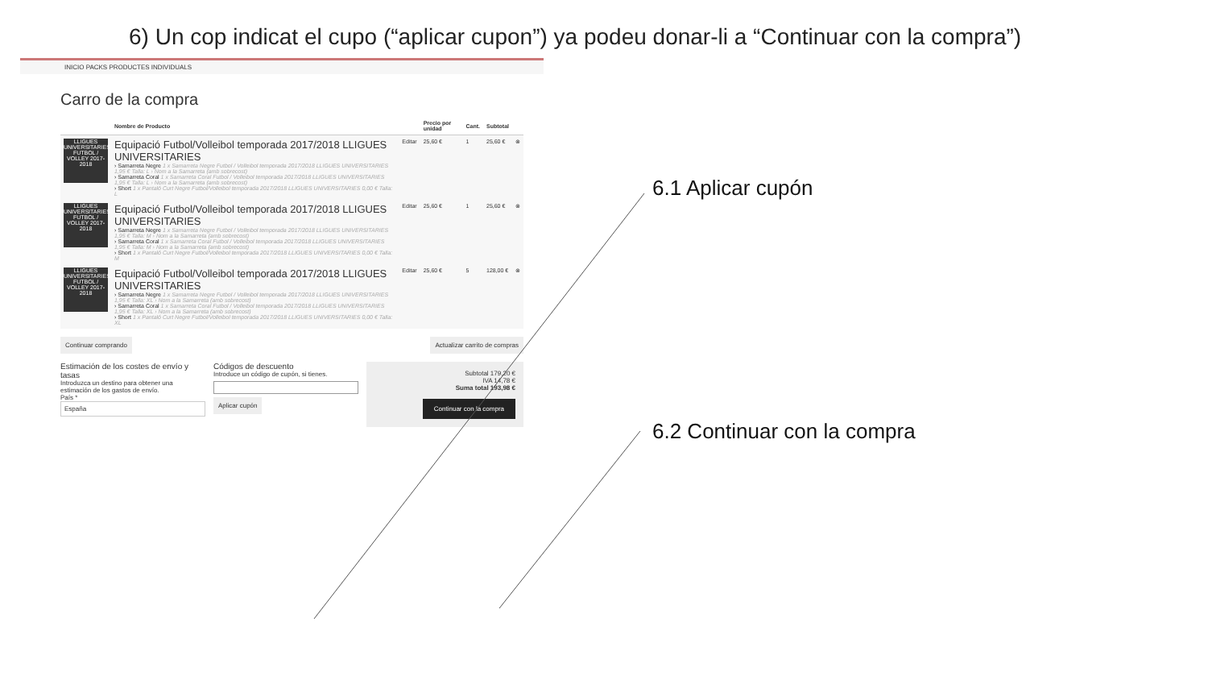6) Un cop indicat el cupo (“aplicar cupon”) ya podeu donar-li a “Continuar con la compra”)
INICIO PACKS PRODUCTES INDIVIDUALS
Carro de la compra
| | Nombre de Producto | | Precio por unidad | Cant. | Subtotal | |
| --- | --- | --- | --- | --- | --- | --- |
| LLIGUES UNIVERSITARIES FUTBOL / VOLLEY 2017-2018 | Equipació Futbol/Volleibol temporada 2017/2018 LLIGUES UNIVERSITARIES › Samarreta Negre 1 x Samarreta Negre Futbol / Volleibol temporada 2017/2018 LLIGUES UNIVERSITARIES 1,95 € Talla: L › Nom a la Samarreta (amb sobrecost) › Samarreta Coral 1 x Samarreta Coral Futbol / Volleibol temporada 2017/2018 LLIGUES UNIVERSITARIES 1,95 € Talla: L › Nom a la Samarreta (amb sobrecost) › Short 1 x Pantaló Curt Negre Futbol/Volleibol temporada 2017/2018 LLIGUES UNIVERSITARIES 0,00 € Talla: L | Editar | 25,60 € | 1 | 25,60 € | ⊗ |
| LLIGUES UNIVERSITARIES FUTBOL / VOLLEY 2017-2018 | Equipació Futbol/Volleibol temporada 2017/2018 LLIGUES UNIVERSITARIES › Samarreta Negre 1 x Samarreta Negre Futbol / Volleibol temporada 2017/2018 LLIGUES UNIVERSITARIES 1,95 € Talla: M › Nom a la Samarreta (amb sobrecost) › Samarreta Coral 1 x Samarreta Coral Futbol / Volleibol temporada 2017/2018 LLIGUES UNIVERSITARIES 1,95 € Talla: M › Nom a la Samarreta (amb sobrecost) › Short 1 x Pantaló Curt Negre Futbol/Volleibol temporada 2017/2018 LLIGUES UNIVERSITARIES 0,00 € Talla: M | Editar | 25,60 € | 1 | 25,60 € | ⊗ |
| LLIGUES UNIVERSITARIES FUTBOL / VOLLEY 2017-2018 | Equipació Futbol/Volleibol temporada 2017/2018 LLIGUES UNIVERSITARIES › Samarreta Negre 1 x Samarreta Negre Futbol / Volleibol temporada 2017/2018 LLIGUES UNIVERSITARIES 1,95 € Talla: XL › Nom a la Samarreta (amb sobrecost) › Samarreta Coral 1 x Samarreta Coral Futbol / Volleibol temporada 2017/2018 LLIGUES UNIVERSITARIES 1,95 € Talla: XL › Nom a la Samarreta (amb sobrecost) › Short 1 x Pantaló Curt Negre Futbol/Volleibol temporada 2017/2018 LLIGUES UNIVERSITARIES 0,00 € Talla: XL | Editar | 25,60 € | 5 | 128,00 € | ⊗ |
Continuar comprando Actualizar carrito de compras
Estimación de los costes de envío y tasas
Introduzca un destino para obtener una estimación de los gastos de envío.
País *
España
Códigos de descuento
Introduce un código de cupón, si tienes.
Aplicar cupón
Subtotal 179,20 €
IVA 14,78 €
Suma total 193,98 €
Continuar con la compra
6.1 Aplicar cupón
6.2 Continuar con la compra